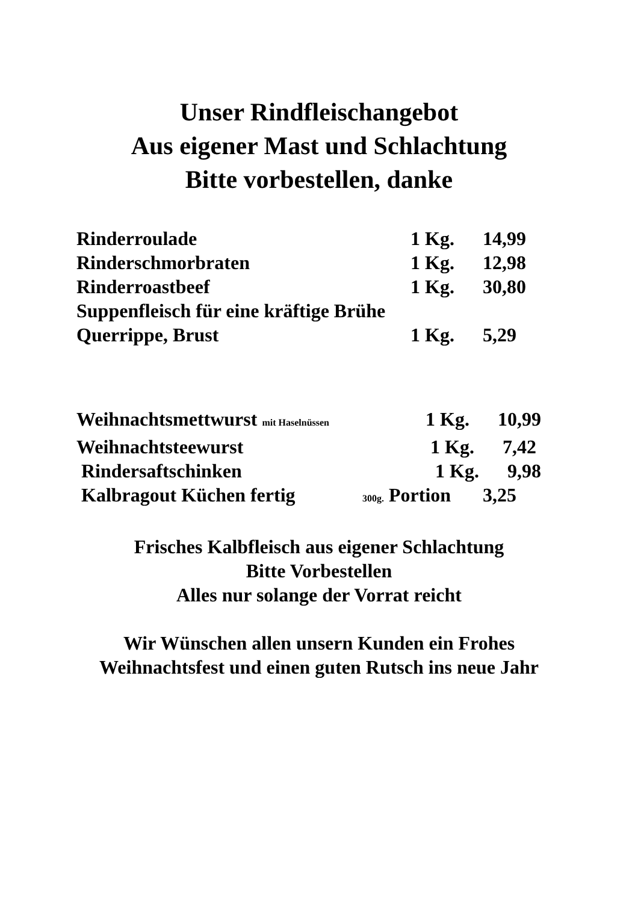Unser Rindfleischangebot
Aus eigener Mast und Schlachtung
Bitte vorbestellen, danke
Rinderroulade 1 Kg. 14,99
Rinderschmorbraten 1 Kg. 12,98
Rinderroastbeef 1 Kg. 30,80
Suppenfleisch für eine kräftige Brühe
Querrippe, Brust 1 Kg. 5,29
Weihnachtsmettwurst mit Haselnüssen 1 Kg. 10,99
Weihnachtsteewurst 1 Kg. 7,42
Rindersaftschinken 1 Kg. 9,98
Kalbragout Küchen fertig 300g. Portion 3,25
Frisches Kalbfleisch aus eigener Schlachtung
Bitte Vorbestellen
Alles nur solange der Vorrat reicht
Wir Wünschen allen unsern Kunden ein Frohes
Weihnachtsfest und einen guten Rutsch ins neue Jahr